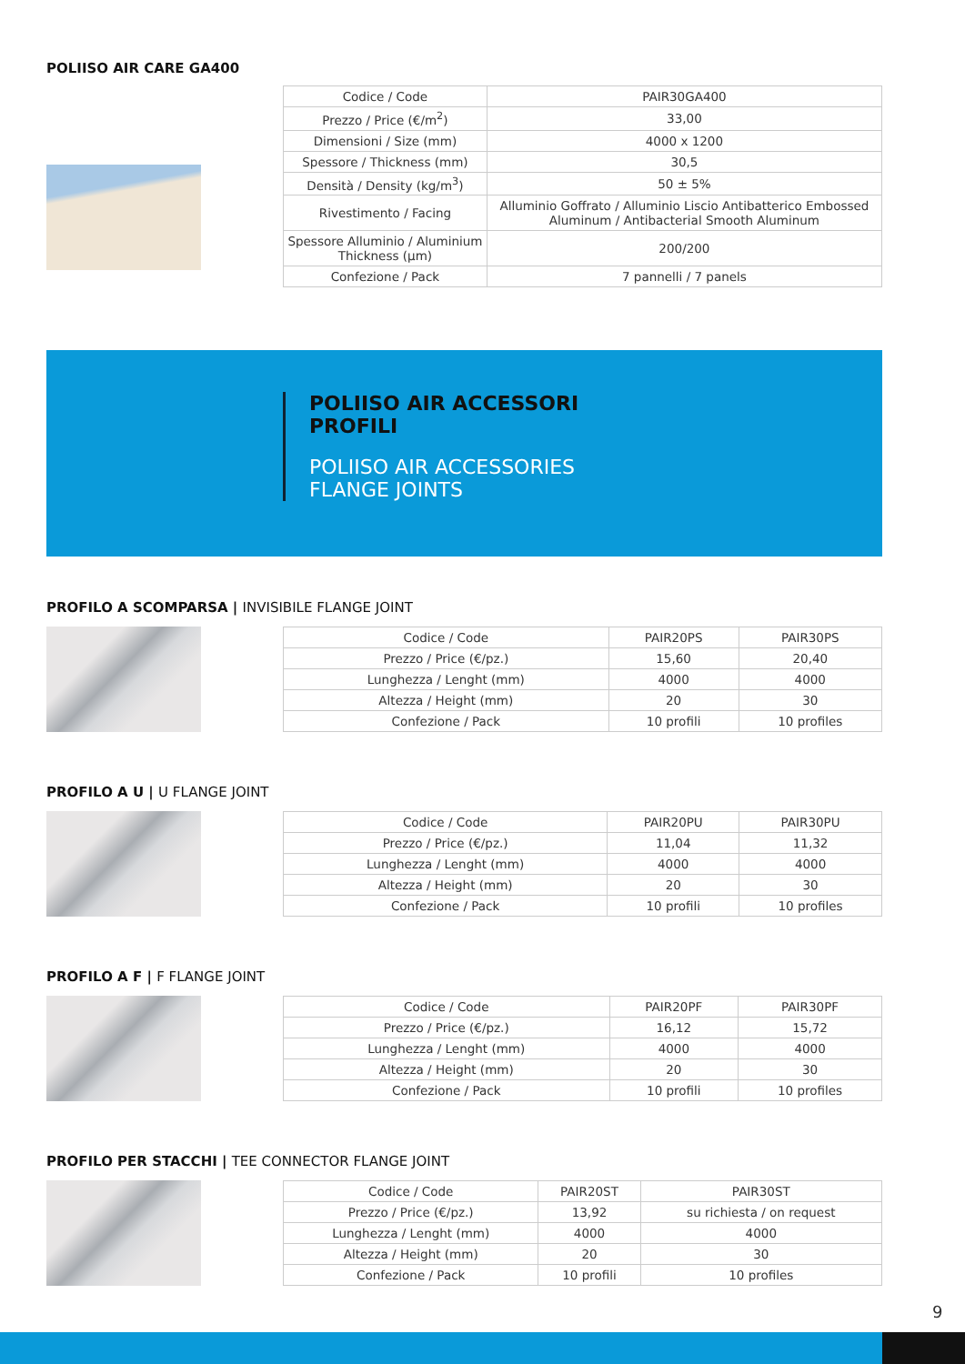POLIISO AIR CARE GA400
| Codice / Code | PAIR30GA400 |
| Prezzo / Price (€/m<sup>2</sup>) | 33,00 |
| Dimensioni / Size (mm) | 4000 x 1200 |
| Spessore / Thickness (mm) | 30,5 |
| Densità / Density (kg/m<sup>3</sup>) | 50 ± 5% |
| Rivestimento / Facing | Alluminio Goffrato / Alluminio Liscio Antibatterico Embossed Aluminum / Antibacterial Smooth Aluminum |
| Spessore Alluminio / Aluminium Thickness (μm) | 200/200 |
| Confezione / Pack | 7 pannelli / 7 panels |
POLIISO AIR ACCESSORI
PROFILI
POLIISO AIR ACCESSORIES
FLANGE JOINTS
PROFILO A SCOMPARSA | INVISIBILE FLANGE JOINT
| Codice / Code | PAIR20PS | PAIR30PS |
| Prezzo / Price (€/pz.) | 15,60 | 20,40 |
| Lunghezza / Lenght (mm) | 4000 | 4000 |
| Altezza / Height (mm) | 20 | 30 |
| Confezione / Pack | 10 profili | 10 profiles |
PROFILO A U | U FLANGE JOINT
| Codice / Code | PAIR20PU | PAIR30PU |
| Prezzo / Price (€/pz.) | 11,04 | 11,32 |
| Lunghezza / Lenght (mm) | 4000 | 4000 |
| Altezza / Height (mm) | 20 | 30 |
| Confezione / Pack | 10 profili | 10 profiles |
PROFILO A F | F FLANGE JOINT
| Codice / Code | PAIR20PF | PAIR30PF |
| Prezzo / Price (€/pz.) | 16,12 | 15,72 |
| Lunghezza / Lenght (mm) | 4000 | 4000 |
| Altezza / Height (mm) | 20 | 30 |
| Confezione / Pack | 10 profili | 10 profiles |
PROFILO PER STACCHI | TEE CONNECTOR FLANGE JOINT
| Codice / Code | PAIR20ST | PAIR30ST |
| Prezzo / Price (€/pz.) | 13,92 | su richiesta / on request |
| Lunghezza / Lenght (mm) | 4000 | 4000 |
| Altezza / Height (mm) | 20 | 30 |
| Confezione / Pack | 10 profili | 10 profiles |
9